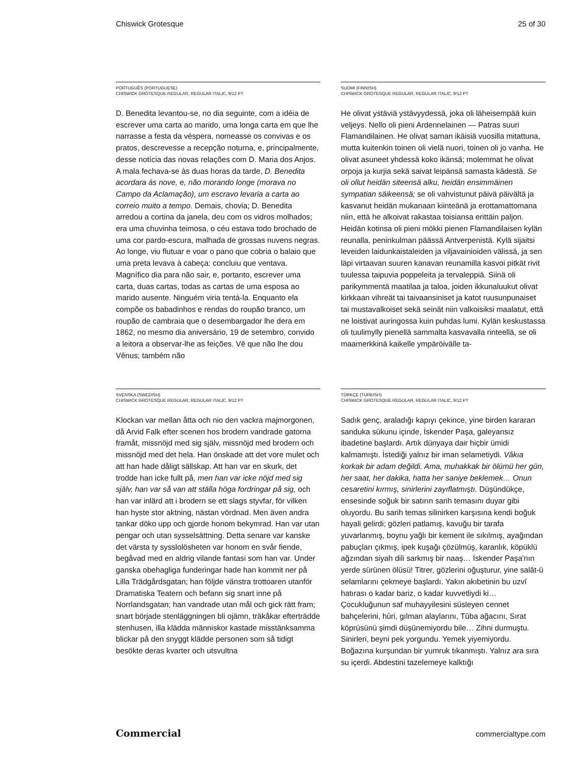Chiswick Grotesque 25 of 30
PORTUGUÊS (PORTUGUESE)
CHISWICK GROTESQUE REGULAR, REGULAR ITALIC, 9/12 PT
D. Benedita levantou-se, no dia seguinte, com a idéia de escrever uma carta ao marido, uma longa carta em que lhe narrasse a festa da véspera, nomeasse os convivas e os pratos, descrevesse a recepção noturna, e, principalmente, desse notícia das novas relações com D. Maria dos Anjos. A mala fechava-se às duas horas da tarde, D. Benedita acordara às nove, e, não morando longe (morava no Campo da Aclamação), um escravo levaria a carta ao correio muito a tempo. Demais, chovia; D. Benedita arredou a cortina da janela, deu com os vidros molhados; era uma chuvinha teimosa, o céu estava todo brochado de uma cor pardo-escura, malhada de grossas nuvens negras. Ao longe, viu flutuar e voar o pano que cobria o balaio que uma preta levava à cabeça: concluiu que ventava. Magnífico dia para não sair, e, portanto, escrever uma carta, duas cartas, todas as cartas de uma esposa ao marido ausente. Ninguém viria tentá-la. Enquanto ela compõe os babadinhos e rendas do roupão branco, um roupão de cambraia que o desembargador lhe dera em 1862, no mesmo dia aniversário, 19 de setembro, convido a leitora a observar-lhe as feições. Vê que não lhe dou Vênus; também não
SUOMI (FINNISH)
CHISWICK GROTESQUE REGULAR, REGULAR ITALIC, 9/12 PT
He olivat ystäviä ystävyydessä, joka oli läheisempää kuin veljeys. Nello oli pieni Ardennelainen — Patras suuri Flamandilainen. He olivat saman ikäisiä vuosilla mitattuna, mutta kuitenkin toinen oli vielä nuori, toinen oli jo vanha. He olivat asuneet yhdessä koko ikänsä; molemmat he olivat orpoja ja kurjia sekä saivat leipänsä samasta kädestä. Se oli ollut heidän siteensä alku, heidän ensimmäinen sympatian säikeensä; se oli vahvistunut päivä päivältä ja kasvanut heidän mukanaan kiinteänä ja erottamattomana niin, että he alkoivat rakastaa toisiansa erittäin paljon. Heidän kotinsa oli pieni mökki pienen Flamandilaisen kylän reunalla, peninkulman päässä Antverpenistä. Kylä sijaitsi leveiden laidunkaistaleiden ja viljavainioiden välissä, ja sen läpi virtaavan suuren kanavan reunamilla kasvoi pitkät rivit tuulessa taipuvia poppeleita ja tervaleppiä. Siinä oli parikymmentä maatilaa ja taloa, joiden ikkunaluukut olivat kirkkaan vihreät tai taivaansiniset ja katot ruusunpunaiset tai mustavalkoiset sekä seinät niin valkoisiksi maalatut, että ne loistivat auringossa kuin puhdas lumi. Kylän keskustassa oli tuulimylly pienellä sammalta kasvavalla rinteellä, se oli maamerkkinä kaikelle ympäröivälle ta-
SVENSKA (SWEDISH)
CHISWICK GROTESQUE REGULAR, REGULAR ITALIC, 9/12 PT
Klockan var mellan åtta och nio den vackra majmorgonen, då Arvid Falk efter scenen hos brodern vandrade gatorna framåt, missnöjd med sig själv, missnöjd med brodern och missnöjd med det hela. Han önskade att det vore mulet och att han hade dåligt sällskap. Att han var en skurk, det trodde han icke fullt på, men han var icke nöjd med sig själv, han var så van att ställa höga fordringar på sig, och han var inlärd att i brodern se ett slags styvfar, för vilken han hyste stor aktning, nästan vördnad. Men även andra tankar döko upp och gjorde honom bekymrad. Han var utan pengar och utan sysselsättning. Detta senare var kanske det värsta ty sysslolösheten var honom en svår fiende, begåvad med en aldrig vilande fantasi som han var. Under ganska obehagliga funderingar hade han kommit ner på Lilla Trädgårdsgatan; han följde vänstra trottoaren utanför Dramatiska Teatern och befann sig snart inne på Norrlandsgatan; han vandrade utan mål och gick rätt fram; snart började stenläggningen bli ojämn, träkåkar efterträdde stenhusen, illa klädda människor kastade misstänksamma blickar på den snyggt klädde personen som så tidigt besökte deras kvarter och utsvultna
TÜRKÇE (TURKISH)
CHISWICK GROTESQUE REGULAR, REGULAR ITALIC, 9/12 PT
Sadık genç, araladığı kapıyı çekince, yine birden kararan sanduka sükunu içinde, İskender Paşa, galeyansız ibadetine başlardı. Artık dünyaya dair hiçbir ümidi kalmamıştı. İstediği yalnız bir iman selametiydi. Vâkıa korkak bir adam değildi. Ama, muhakkak bir ölümü her gün, her saat, her dakika, hatta her saniye beklemek… Onun cesaretini kırmış, sinirlerini zayıflatmıştı. Düşündükçe, ensesinde soğuk bir satırın sarih temasını duyar gibi oluyordu. Bu sarih temas silinirken karşısına kendi boğuk hayali gelirdi; gözleri patlamış, kavuğu bir tarafa yuvarlanmış, boynu yağlı bir kement ile sıkılmış, ayağından pabuçları çıkmış, ipek kuşağı çözülmüş, karanlık, köpüklü ağzından siyah dili sarkmış bir naaş… İskender Paşa'nın yerde sürünen ölüsü! Titrer, gözlerini oğuşturur, yine salât-ü selamlarını çekmeye başlardı. Yakın akıbetinin bu uzvî hatırası o kadar bariz, o kadar kuvvetliydi ki… Çocukluğunun saf muhayyilesini süsleyen cennet bahçelerini, hûri, gılman alaylarını, Tûba ağacını, Sırat köprüsünü şimdi düşünemiyordu bile… Zihni durmuştu. Sinirleri, beyni pek yorgundu. Yemek yiyemiyordu. Boğazına kurşundan bir yumruk tıkanmıştı. Yalnız ara sıra su içerdi. Abdestini tazelemeye kalktığı
Commercial commercialtype.com